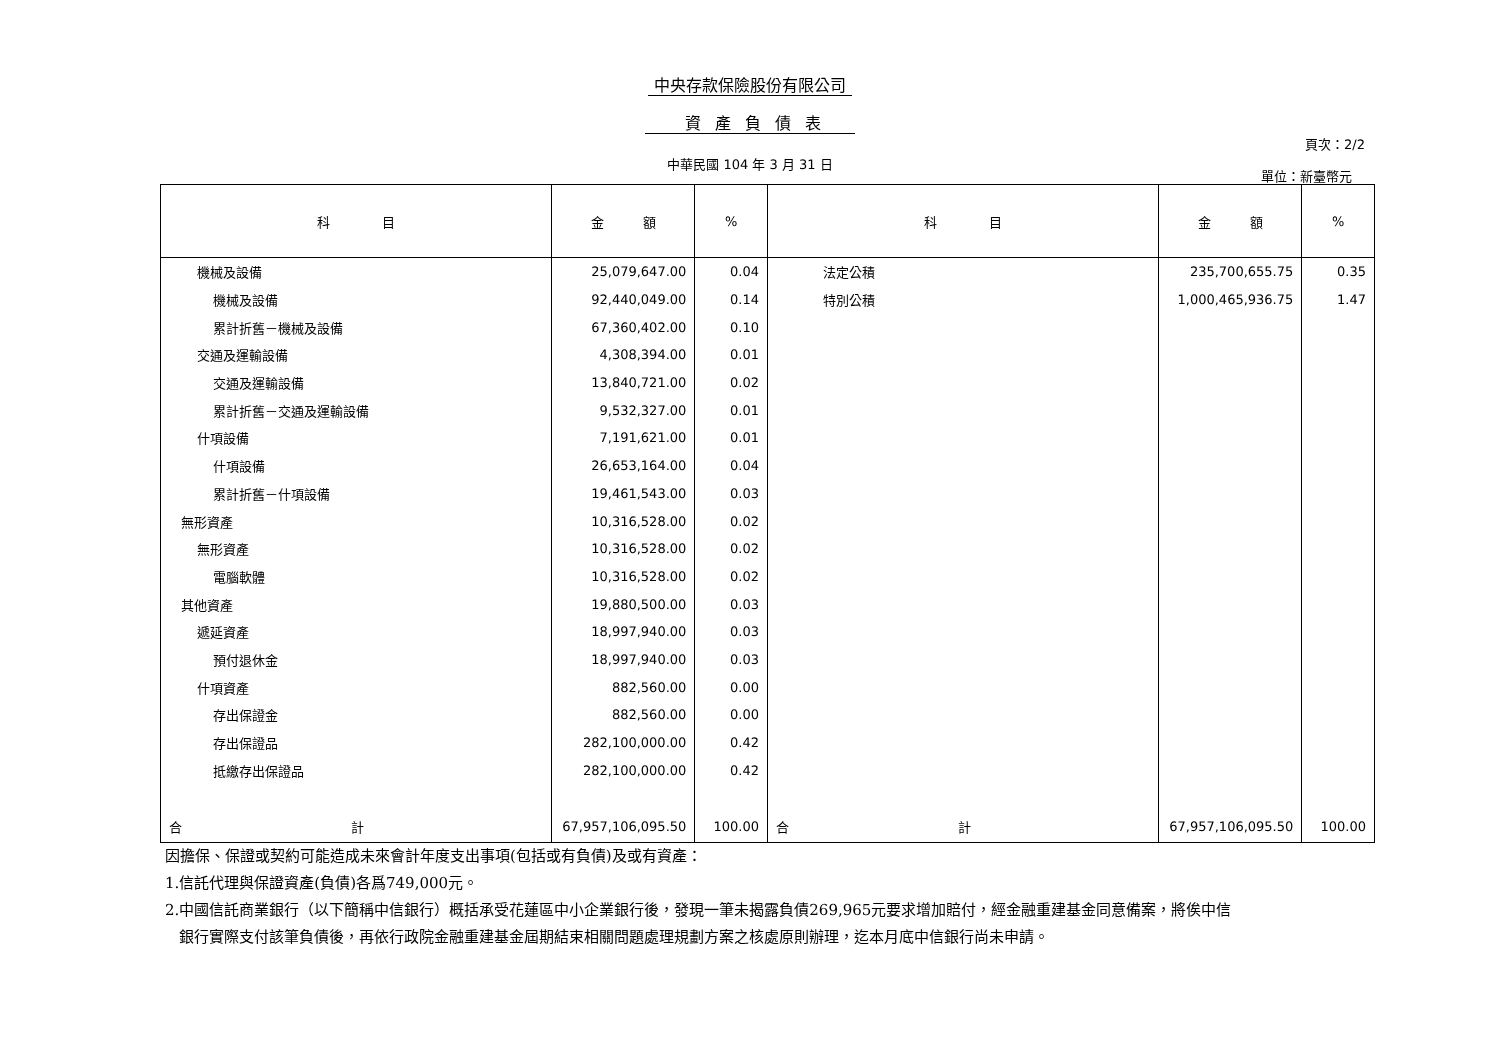中央存款保險股份有限公司
資產負債表
頁次：2/2
中華民國 104 年 3 月 31 日
單位：新臺幣元
| 科 目 | 金 額 | % | 科 目 | 金 額 | % |
| --- | --- | --- | --- | --- | --- |
| 機械及設備 | 25,079,647.00 | 0.04 | 法定公積 | 235,700,655.75 | 0.35 |
| 機械及設備 | 92,440,049.00 | 0.14 | 特別公積 | 1,000,465,936.75 | 1.47 |
| 累計折舊－機械及設備 | 67,360,402.00 | 0.10 | | | |
| 交通及運輸設備 | 4,308,394.00 | 0.01 | | | |
| 交通及運輸設備 | 13,840,721.00 | 0.02 | | | |
| 累計折舊－交通及運輸設備 | 9,532,327.00 | 0.01 | | | |
| 什項設備 | 7,191,621.00 | 0.01 | | | |
| 什項設備 | 26,653,164.00 | 0.04 | | | |
| 累計折舊－什項設備 | 19,461,543.00 | 0.03 | | | |
| 無形資產 | 10,316,528.00 | 0.02 | | | |
| 無形資產 | 10,316,528.00 | 0.02 | | | |
| 電腦軟體 | 10,316,528.00 | 0.02 | | | |
| 其他資產 | 19,880,500.00 | 0.03 | | | |
| 遞延資產 | 18,997,940.00 | 0.03 | | | |
| 預付退休金 | 18,997,940.00 | 0.03 | | | |
| 什項資產 | 882,560.00 | 0.00 | | | |
| 存出保證金 | 882,560.00 | 0.00 | | | |
| 存出保證品 | 282,100,000.00 | 0.42 | | | |
| 抵繳存出保證品 | 282,100,000.00 | 0.42 | | | |
| 合 計 | 67,957,106,095.50 | 100.00 | 合 計 | 67,957,106,095.50 | 100.00 |
因擔保、保證或契約可能造成未來會計年度支出事項(包括或有負債)及或有資產：
1.信託代理與保證資產(負債)各爲749,000元。
2.中國信託商業銀行（以下簡稱中信銀行）概括承受花蓮區中小企業銀行後，發現一筆未揭露負債269,965元要求增加賠付，經金融重建基金同意備案，將俟中信
銀行實際支付該筆負債後，再依行政院金融重建基金屆期結束相關問題處理規劃方案之核處原則辦理，迄本月底中信銀行尚未申請。